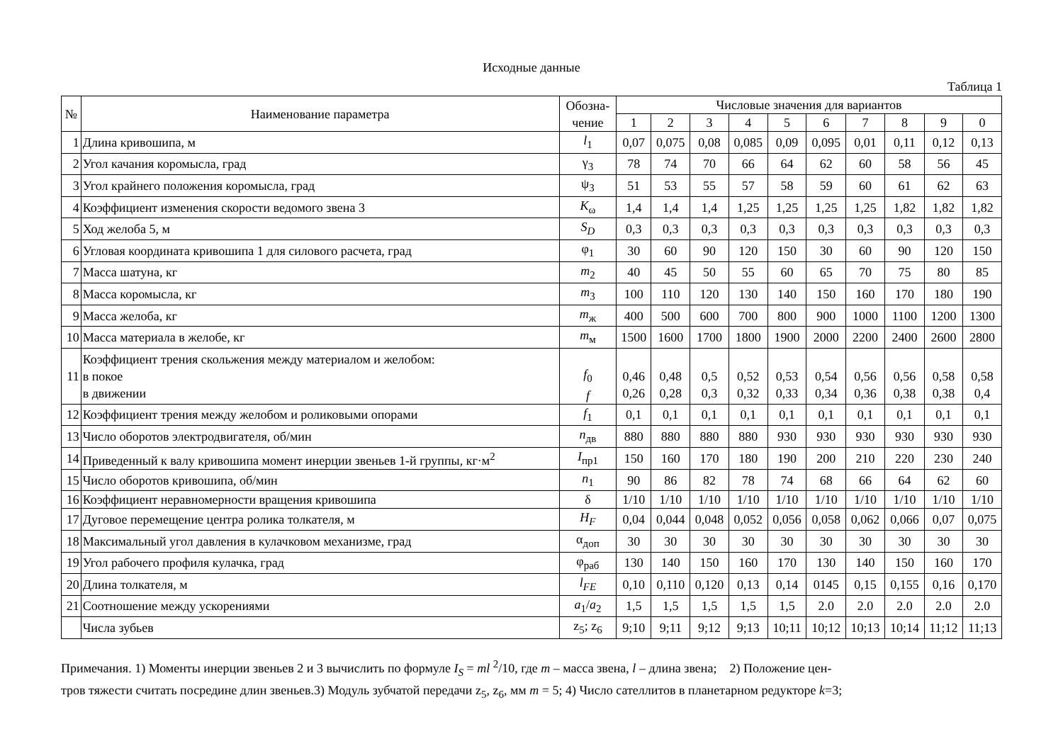Исходные данные
Таблица 1
| № | Наименование параметра | Обозна- чение | Числовые значения для вариантов | | | | | | | | | |
| --- | --- | --- | --- | --- | --- | --- | --- | --- | --- | --- | --- | --- |
| | | | 1 | 2 | 3 | 4 | 5 | 6 | 7 | 8 | 9 | 0 |
| 1 | Длина кривошипа, м | l<sub>1</sub> | 0,07 | 0,075 | 0,08 | 0,085 | 0,09 | 0,095 | 0,01 | 0,11 | 0,12 | 0,13 |
| 2 | Угол качания коромысла, град | γ<sub>3</sub> | 78 | 74 | 70 | 66 | 64 | 62 | 60 | 58 | 56 | 45 |
| 3 | Угол крайнего положения коромысла, град | ψ<sub>3</sub> | 51 | 53 | 55 | 57 | 58 | 59 | 60 | 61 | 62 | 63 |
| 4 | Коэффициент изменения скорости ведомого звена 3 | K<sub>ω</sub> | 1,4 | 1,4 | 1,4 | 1,25 | 1,25 | 1,25 | 1,25 | 1,82 | 1,82 | 1,82 |
| 5 | Ход желоба 5, м | S<sub>D</sub> | 0,3 | 0,3 | 0,3 | 0,3 | 0,3 | 0,3 | 0,3 | 0,3 | 0,3 | 0,3 |
| 6 | Угловая координата кривошипа 1 для силового расчета, град | φ<sub>1</sub> | 30 | 60 | 90 | 120 | 150 | 30 | 60 | 90 | 120 | 150 |
| 7 | Масса шатуна, кг | m<sub>2</sub> | 40 | 45 | 50 | 55 | 60 | 65 | 70 | 75 | 80 | 85 |
| 8 | Масса коромысла, кг | m<sub>3</sub> | 100 | 110 | 120 | 130 | 140 | 150 | 160 | 170 | 180 | 190 |
| 9 | Масса желоба, кг | m<sub>ж</sub> | 400 | 500 | 600 | 700 | 800 | 900 | 1000 | 1100 | 1200 | 1300 |
| 10 | Масса материала в желобе, кг | m<sub>м</sub> | 1500 | 1600 | 1700 | 1800 | 1900 | 2000 | 2200 | 2400 | 2600 | 2800 |
| 11 | Коэффициент трения скольжения между материалом и желобом: в покое в движении | f<sub>0</sub> f | 0,46 0,26 | 0,48 0,28 | 0,5 0,3 | 0,52 0,32 | 0,53 0,33 | 0,54 0,34 | 0,56 0,36 | 0,56 0,38 | 0,58 0,38 | 0,58 0,4 |
| 12 | Коэффициент трения между желобом и роликовыми опорами | f<sub>1</sub> | 0,1 | 0,1 | 0,1 | 0,1 | 0,1 | 0,1 | 0,1 | 0,1 | 0,1 | 0,1 |
| 13 | Число оборотов электродвигателя, об/мин | n<sub>дв</sub> | 880 | 880 | 880 | 880 | 930 | 930 | 930 | 930 | 930 | 930 |
| 14 | Приведенный к валу кривошипа момент инерции звеньев 1-й группы, кг·м<sup>2</sup> | I<sub>пр1</sub> | 150 | 160 | 170 | 180 | 190 | 200 | 210 | 220 | 230 | 240 |
| 15 | Число оборотов кривошипа, об/мин | n<sub>1</sub> | 90 | 86 | 82 | 78 | 74 | 68 | 66 | 64 | 62 | 60 |
| 16 | Коэффициент неравномерности вращения кривошипа | δ | 1/10 | 1/10 | 1/10 | 1/10 | 1/10 | 1/10 | 1/10 | 1/10 | 1/10 | 1/10 |
| 17 | Дуговое перемещение центра ролика толкателя, м | H<sub>F</sub> | 0,04 | 0,044 | 0,048 | 0,052 | 0,056 | 0,058 | 0,062 | 0,066 | 0,07 | 0,075 |
| 18 | Максимальный угол давления в кулачковом механизме, град | α<sub>доп</sub> | 30 | 30 | 30 | 30 | 30 | 30 | 30 | 30 | 30 | 30 |
| 19 | Угол рабочего профиля кулачка, град | φ<sub>раб</sub> | 130 | 140 | 150 | 160 | 170 | 130 | 140 | 150 | 160 | 170 |
| 20 | Длина толкателя, м | l<sub>FE</sub> | 0,10 | 0,110 | 0,120 | 0,13 | 0,14 | 0145 | 0,15 | 0,155 | 0,16 | 0,170 |
| 21 | Соотношение между ускорениями | a<sub>1</sub>/ a<sub>2</sub> | 1,5 | 1,5 | 1,5 | 1,5 | 1,5 | 2.0 | 2.0 | 2.0 | 2.0 | 2.0 |
| | Числа зубьев | z<sub>5</sub>; z<sub>6</sub> | 9;10 | 9;11 | 9;12 | 9;13 | 10;11 | 10;12 | 10;13 | 10;14 | 11;12 | 11;13 |
Примечания. 1) Моменты инерции звеньев 2 и 3 вычислить по формуле I<sub>S</sub> = ml <sup>2</sup>/10, где m – масса звена, l – длина звена; 2) Положение цен-
тров тяжести считать посредине длин звеньев.3) Модуль зубчатой передачи z<sub>5</sub>, z<sub>6</sub>, мм m = 5; 4) Число сателлитов в планетарном редукторе k=3;